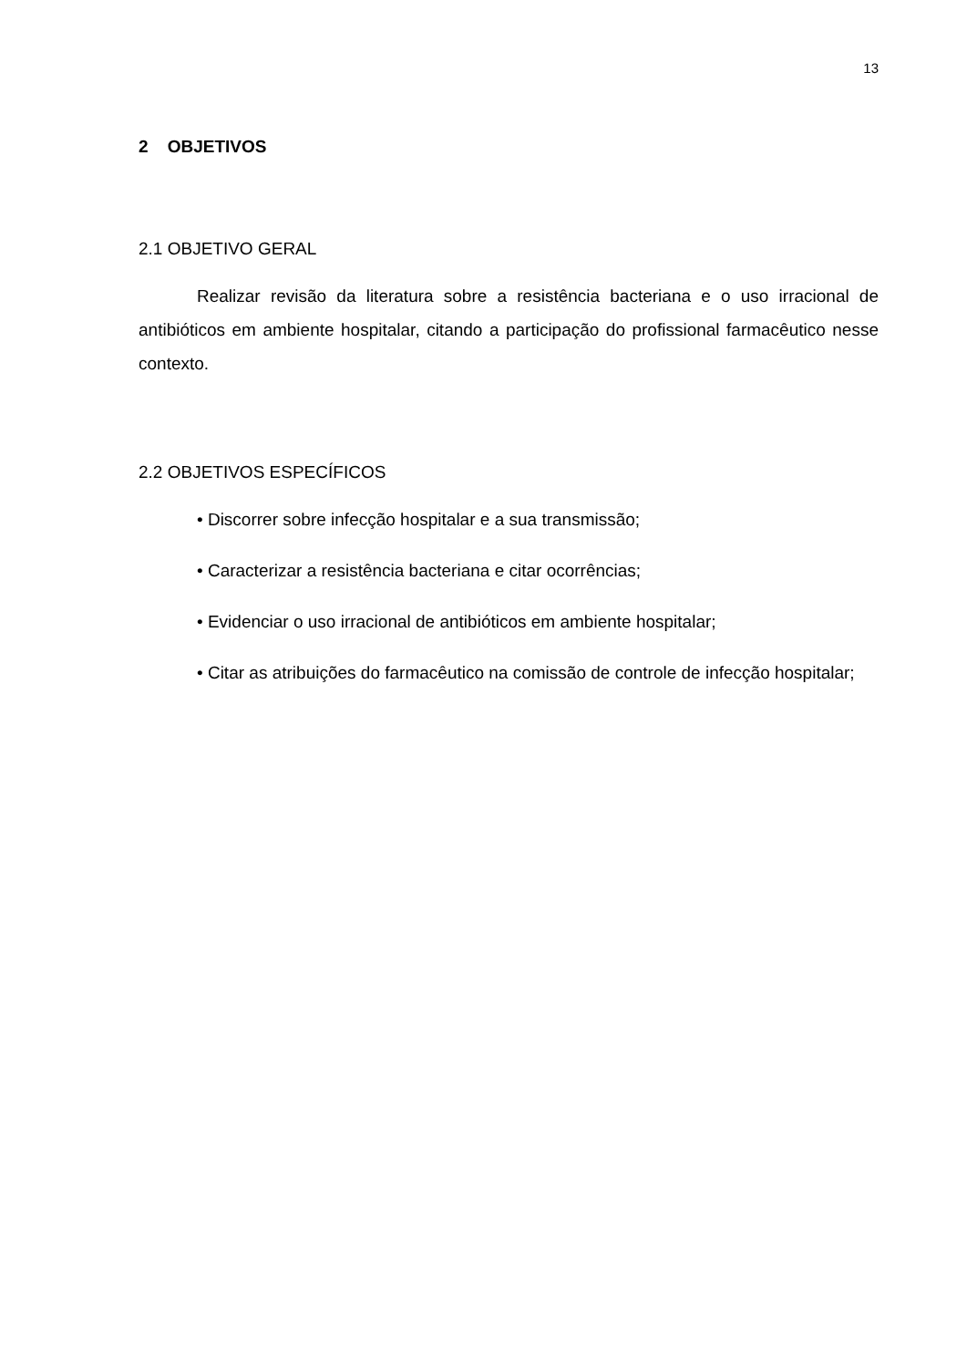13
2 OBJETIVOS
2.1 OBJETIVO GERAL
Realizar revisão da literatura sobre a resistência bacteriana e o uso irracional de antibióticos em ambiente hospitalar, citando a participação do profissional farmacêutico nesse contexto.
2.2 OBJETIVOS ESPECÍFICOS
• Discorrer sobre infecção hospitalar e a sua transmissão;
• Caracterizar a resistência bacteriana e citar ocorrências;
• Evidenciar o uso irracional de antibióticos em ambiente hospitalar;
• Citar as atribuições do farmacêutico na comissão de controle de infecção hospitalar;